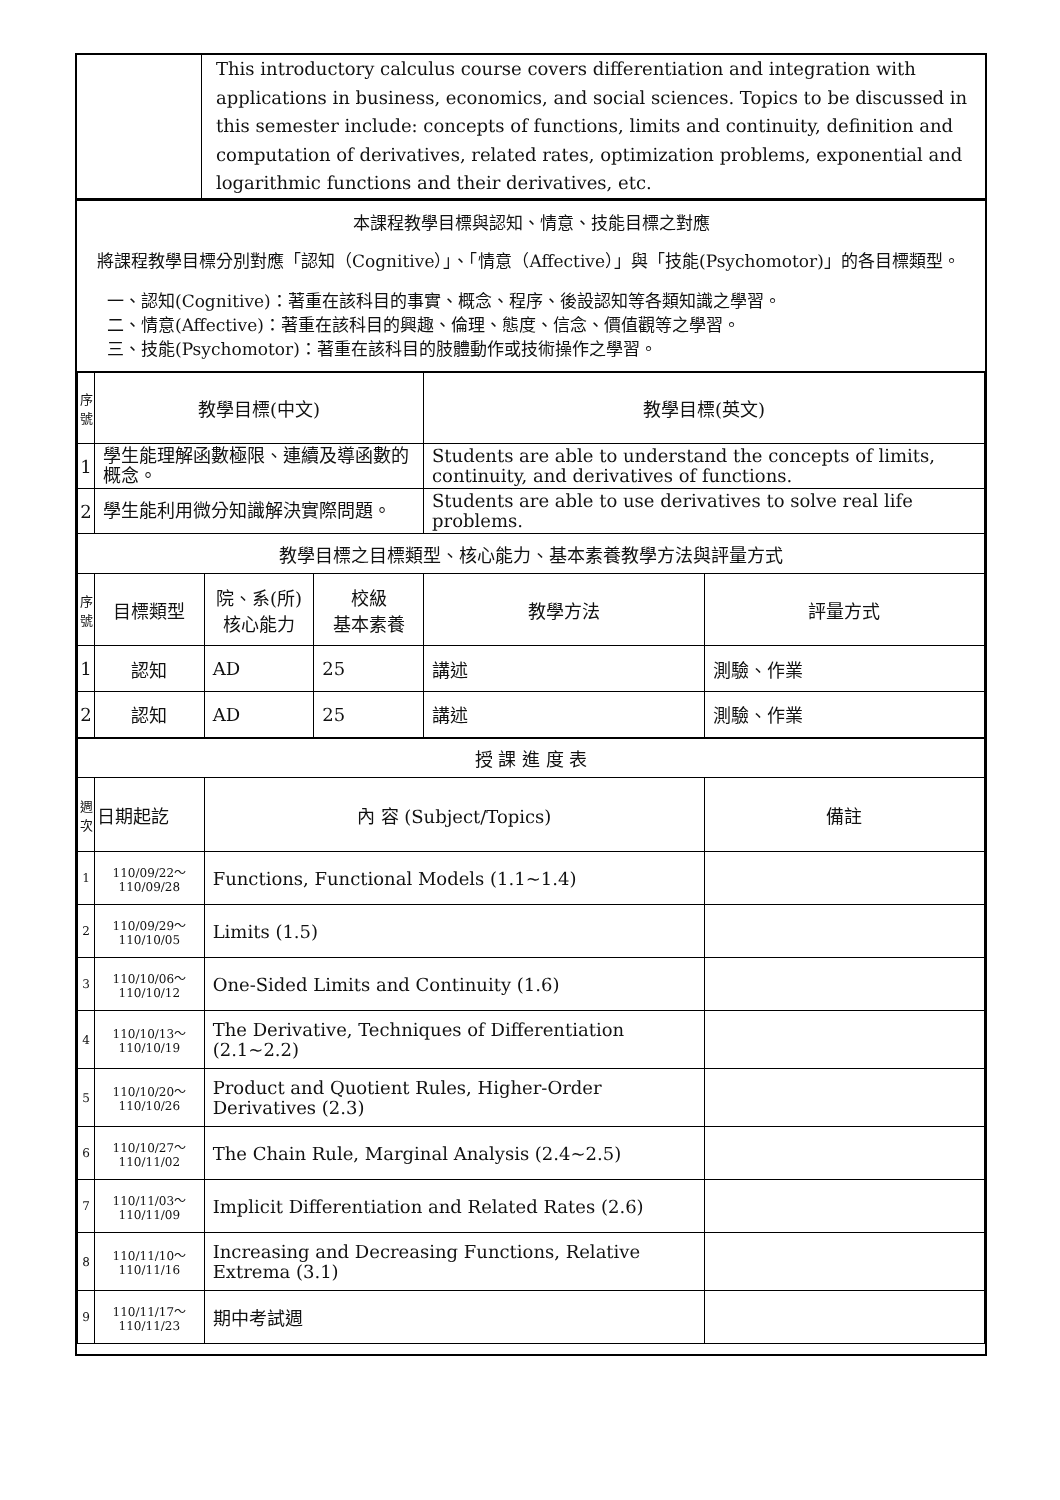| | This introductory calculus course covers differentiation and integration with applications in business, economics, and social sciences. Topics to be discussed in this semester include: concepts of functions, limits and continuity, definition and computation of derivatives, related rates, optimization problems, exponential and logarithmic functions and their derivatives, etc. |
本課程教學目標與認知、情意、技能目標之對應
將課程教學目標分別對應「認知（Cognitive）」、「情意（Affective）」與「技能(Psychomotor)」的各目標類型。
一、認知(Cognitive)：著重在該科目的事實、概念、程序、後設認知等各類知識之學習。
二、情意(Affective)：著重在該科目的興趣、倫理、態度、信念、價值觀等之學習。
三、技能(Psychomotor)：著重在該科目的肢體動作或技術操作之學習。
| 序號 | 教學目標(中文) | | | 教學目標(英文) | |
| --- | --- | --- | --- | --- | --- |
| 1 | 學生能理解函數極限、連續及導函數的概念。 | | | Students are able to understand the concepts of limits, continuity, and derivatives of functions. | |
| 2 | 學生能利用微分知識解決實際問題。 | | | Students are able to use derivatives to solve real life problems. | |
| 教學目標之目標類型、核心能力、基本素養教學方法與評量方式 | | | | | |
| 序號 | 目標類型 | 院、系(所) 核心能力 | 校級 基本素養 | 教學方法 | 評量方式 |
| 1 | 認知 | AD | 25 | 講述 | 測驗、作業 |
| 2 | 認知 | AD | 25 | 講述 | 測驗、作業 |
| 授 課 進 度 表 | | | | | |
| 週次 | 日期起訖 | 內 容 (Subject/Topics) | | | 備註 |
| 1 | 110/09/22～ 110/09/28 | Functions, Functional Models (1.1~1.4) | | | |
| 2 | 110/09/29～ 110/10/05 | Limits (1.5) | | | |
| 3 | 110/10/06～ 110/10/12 | One-Sided Limits and Continuity (1.6) | | | |
| 4 | 110/10/13～ 110/10/19 | The Derivative, Techniques of Differentiation (2.1~2.2) | | | |
| 5 | 110/10/20～ 110/10/26 | Product and Quotient Rules, Higher-Order Derivatives (2.3) | | | |
| 6 | 110/10/27～ 110/11/02 | The Chain Rule, Marginal Analysis (2.4~2.5) | | | |
| 7 | 110/11/03～ 110/11/09 | Implicit Differentiation and Related Rates (2.6) | | | |
| 8 | 110/11/10～ 110/11/16 | Increasing and Decreasing Functions, Relative Extrema (3.1) | | | |
| 9 | 110/11/17～ 110/11/23 | 期中考試週 | | | |